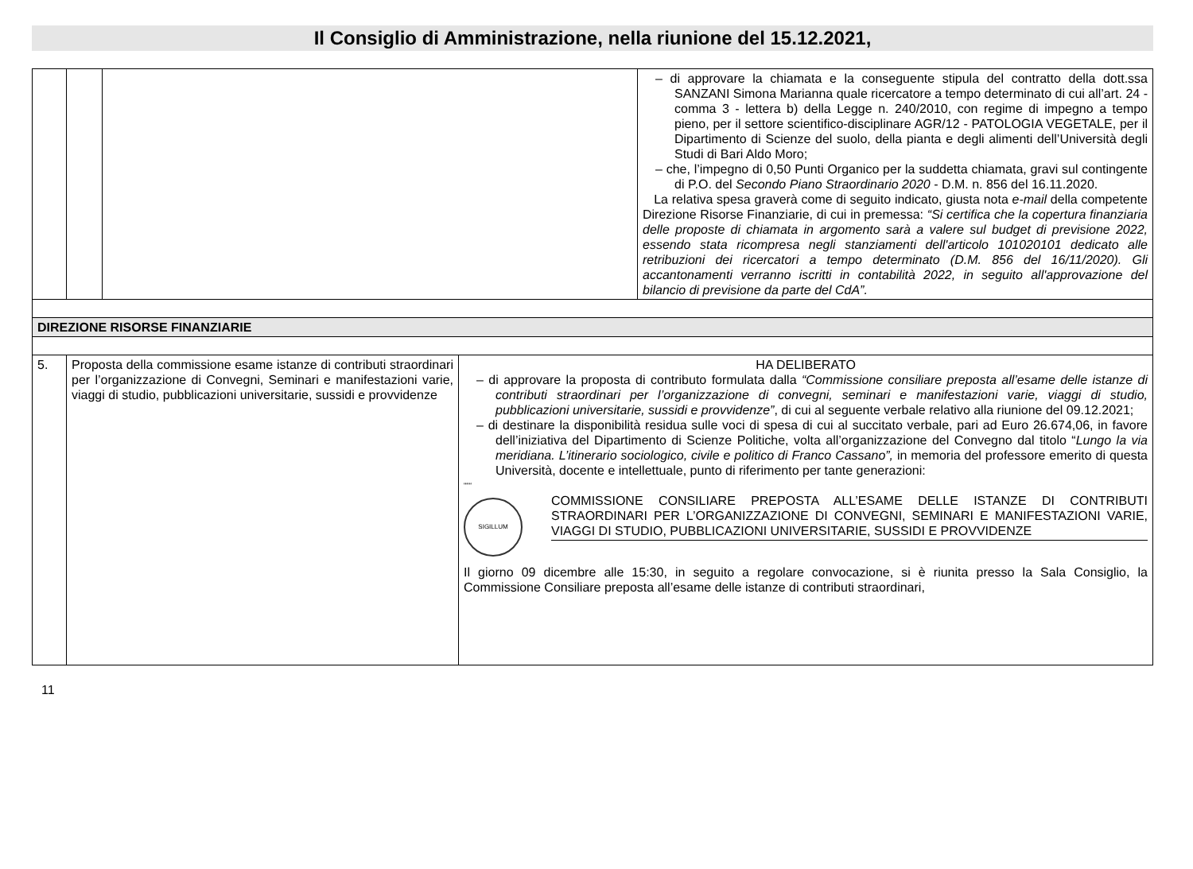Il Consiglio di Amministrazione, nella riunione del 15.12.2021,
| | | | – di approvare la chiamata e la conseguente stipula del contratto della dott.ssa SANZANI Simona Marianna quale ricercatore a tempo determinato di cui all’art. 24 - comma 3 - lettera b) della Legge n. 240/2010, con regime di impegno a tempo pieno, per il settore scientifico-disciplinare AGR/12 - PATOLOGIA VEGETALE, per il Dipartimento di Scienze del suolo, della pianta e degli alimenti dell’Università degli Studi di Bari Aldo Moro; – che, l’impegno di 0,50 Punti Organico per la suddetta chiamata, gravi sul contingente di P.O. del Secondo Piano Straordinario 2020 - D.M. n. 856 del 16.11.2020. La relativa spesa graverà come di seguito indicato, giusta nota e-mail della competente Direzione Risorse Finanziarie, di cui in premessa: “Si certifica che la copertura finanziaria delle proposte di chiamata in argomento sarà a valere sul budget di previsione 2022, essendo stata ricompresa negli stanziamenti dell'articolo 101020101 dedicato alle retribuzioni dei ricercatori a tempo determinato (D.M. 856 del 16/11/2020). Gli accantonamenti verranno iscritti in contabilità 2022, in seguito all'approvazione del bilancio di previsione da parte del CdA”. |
| DIREZIONE RISORSE FINANZIARIE | | | |
| 5. | Proposta della commissione esame istanze di contributi straordinari per l’organizzazione di Convegni, Seminari e manifestazioni varie, viaggi di studio, pubblicazioni universitarie, sussidi e provvidenze | HA DELIBERATO – di approvare la proposta di contributo formulata dalla “Commissione consiliare preposta all’esame delle istanze di contributi straordinari per l’organizzazione di convegni, seminari e manifestazioni varie, viaggi di studio, pubblicazioni universitarie, sussidi e provvidenze” , di cui al seguente verbale relativo alla riunione del 09.12.2021; – di destinare la disponibilità residua sulle voci di spesa di cui al succitato verbale, pari ad Euro 26.674,06, in favore dell’iniziativa del Dipartimento di Scienze Politiche, volta all’organizzazione del Convegno dal titolo “ Lungo la via meridiana. L’itinerario sociologico, civile e politico di Franco Cassano”, in memoria del professore emerito di questa Università, docente e intellettuale, punto di riferimento per tante generazioni: “““ SIGILLUM COMMISSIONE CONSILIARE PREPOSTA ALL’ESAME DELLE ISTANZE DI CONTRIBUTI STRAORDINARI PER L’ORGANIZZAZIONE DI CONVEGNI, SEMINARI E MANIFESTAZIONI VARIE, VIAGGI DI STUDIO, PUBBLICAZIONI UNIVERSITARIE, SUSSIDI E PROVVIDENZE Il giorno 09 dicembre alle 15:30, in seguito a regolare convocazione, si è riunita presso la Sala Consiglio, la Commissione Consiliare preposta all’esame delle istanze di contributi straordinari, |
11